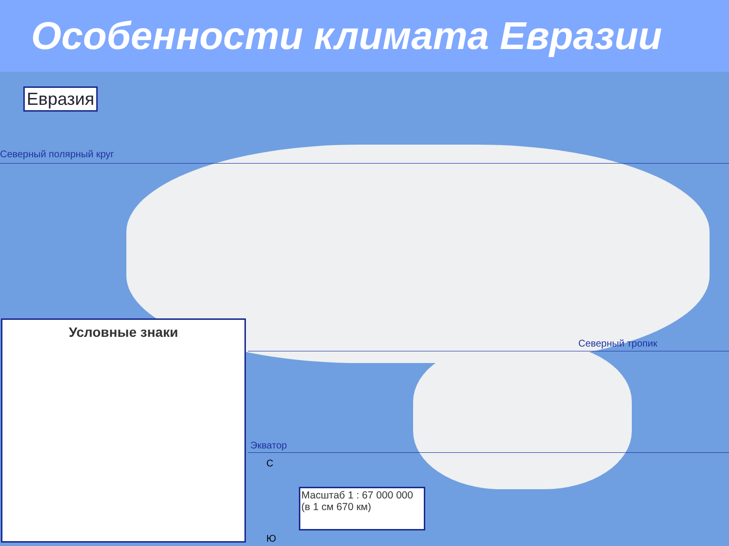Особенности климата Евразии
Евразия
Северный полярный круг
Северный тропик
Экватор
Условные знаки
С
Ю
Масштаб 1 : 67 000 000
(в 1 см 670 км)